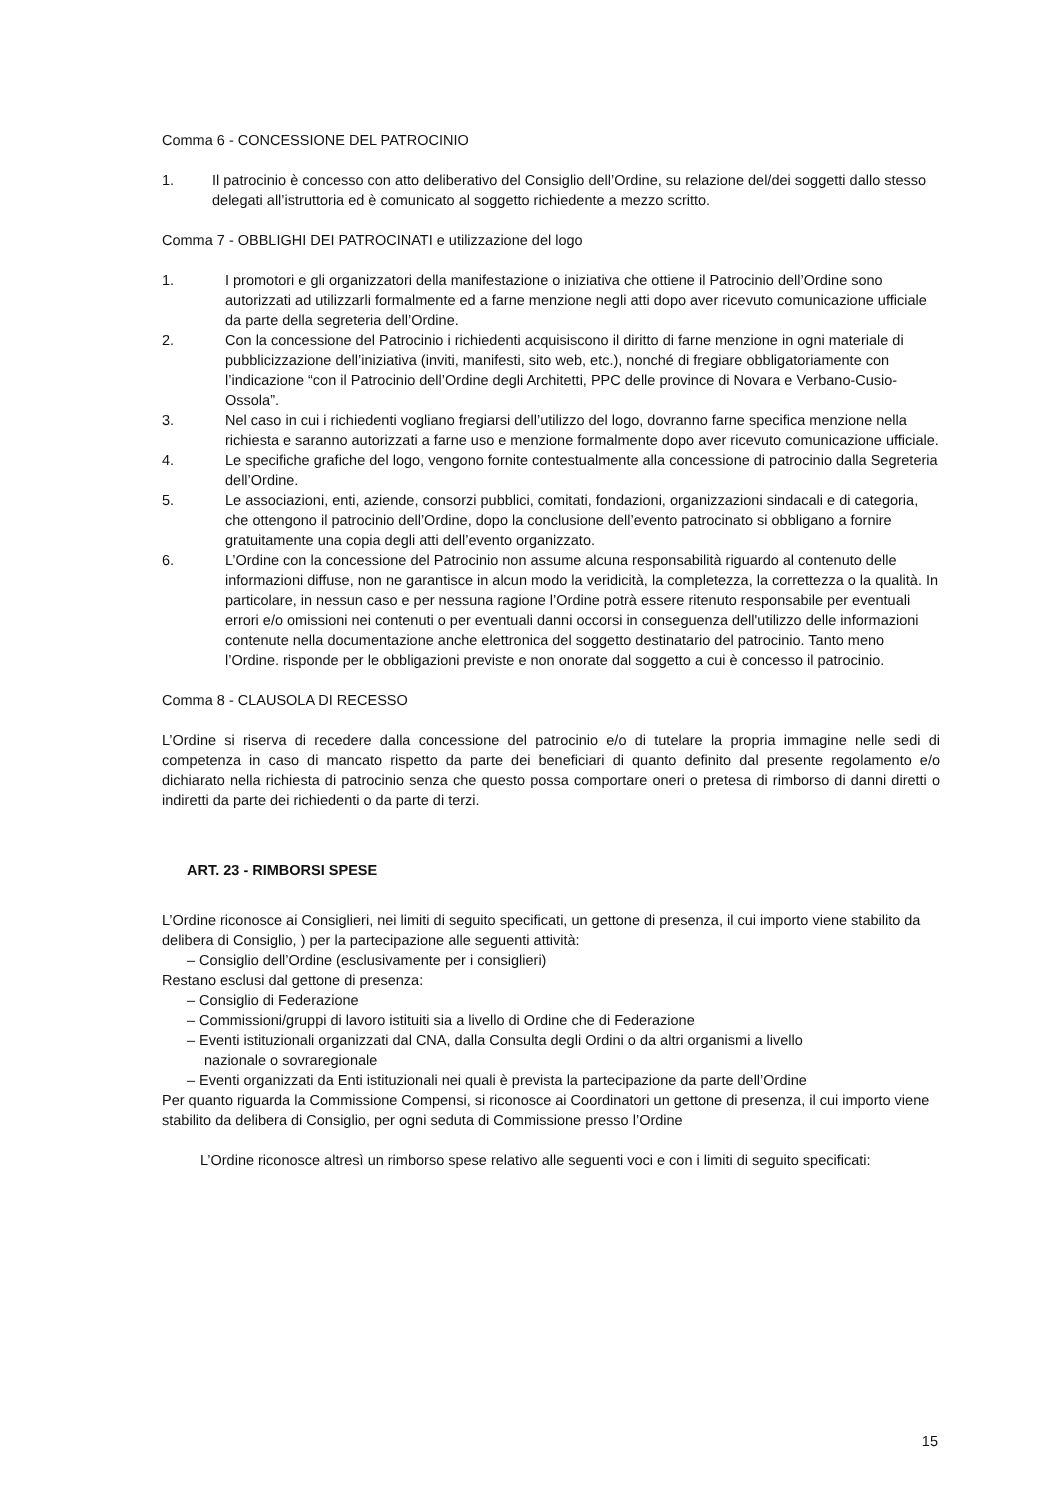Comma 6 - CONCESSIONE DEL PATROCINIO
1. Il patrocinio è concesso con atto deliberativo del Consiglio dell’Ordine, su relazione del/dei soggetti dallo stesso delegati all’istruttoria ed è comunicato al soggetto richiedente a mezzo scritto.
Comma 7 - OBBLIGHI DEI PATROCINATI e utilizzazione del logo
1. I promotori e gli organizzatori della manifestazione o iniziativa che ottiene il Patrocinio dell’Ordine sono autorizzati ad utilizzarli formalmente ed a farne menzione negli atti dopo aver ricevuto comunicazione ufficiale da parte della segreteria dell’Ordine.
2. Con la concessione del Patrocinio i richiedenti acquisiscono il diritto di farne menzione in ogni materiale di pubblicizzazione dell’iniziativa (inviti, manifesti, sito web, etc.), nonché di fregiare obbligatoriamente con l’indicazione “con il Patrocinio dell’Ordine degli Architetti, PPC delle province di Novara e Verbano-Cusio-Ossola”.
3. Nel caso in cui i richiedenti vogliano fregiarsi dell’utilizzo del logo, dovranno farne specifica menzione nella richiesta e saranno autorizzati a farne uso e menzione formalmente dopo aver ricevuto comunicazione ufficiale.
4. Le specifiche grafiche del logo, vengono fornite contestualmente alla concessione di patrocinio dalla Segreteria dell’Ordine.
5. Le associazioni, enti, aziende, consorzi pubblici, comitati, fondazioni, organizzazioni sindacali e di categoria, che ottengono il patrocinio dell’Ordine, dopo la conclusione dell’evento patrocinato si obbligano a fornire gratuitamente una copia degli atti dell’evento organizzato.
6. L’Ordine con la concessione del Patrocinio non assume alcuna responsabilità riguardo al contenuto delle informazioni diffuse, non ne garantisce in alcun modo la veridicità, la completezza, la correttezza o la qualità. In particolare, in nessun caso e per nessuna ragione l’Ordine potrà essere ritenuto responsabile per eventuali errori e/o omissioni nei contenuti o per eventuali danni occorsi in conseguenza dell'utilizzo delle informazioni contenute nella documentazione anche elettronica del soggetto destinatario del patrocinio. Tanto meno l’Ordine. risponde per le obbligazioni previste e non onorate dal soggetto a cui è concesso il patrocinio.
Comma 8 - CLAUSOLA DI RECESSO
L’Ordine si riserva di recedere dalla concessione del patrocinio e/o di tutelare la propria immagine nelle sedi di competenza in caso di mancato rispetto da parte dei beneficiari di quanto definito dal presente regolamento e/o dichiarato nella richiesta di patrocinio senza che questo possa comportare oneri o pretesa di rimborso di danni diretti o indiretti da parte dei richiedenti o da parte di terzi.
ART. 23 - RIMBORSI SPESE
L’Ordine riconosce ai Consiglieri, nei limiti di seguito specificati, un gettone di presenza, il cui importo viene stabilito da delibera di Consiglio, ) per la partecipazione alle seguenti attività:
– Consiglio dell’Ordine (esclusivamente per i consiglieri)
Restano esclusi dal gettone di presenza:
– Consiglio di Federazione
– Commissioni/gruppi di lavoro istituiti sia a livello di Ordine che di Federazione
– Eventi istituzionali organizzati dal CNA, dalla Consulta degli Ordini o da altri organismi a livello
nazionale o sovraregionale
– Eventi organizzati da Enti istituzionali nei quali è prevista la partecipazione da parte dell’Ordine
Per quanto riguarda la Commissione Compensi, si riconosce ai Coordinatori un gettone di presenza, il cui importo viene stabilito da delibera di Consiglio, per ogni seduta di Commissione presso l’Ordine
L’Ordine riconosce altresì un rimborso spese relativo alle seguenti voci e con i limiti di seguito specificati:
15